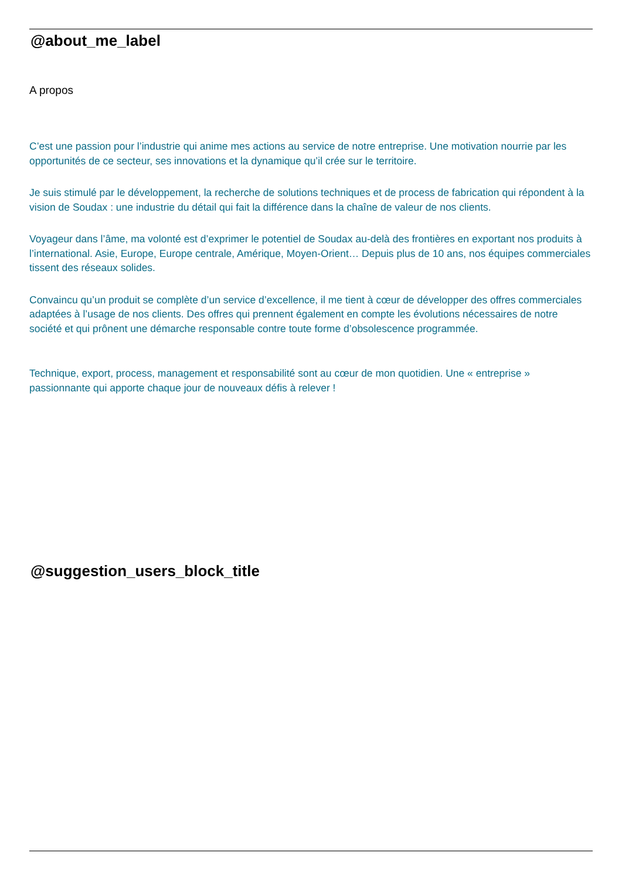@about_me_label
A propos
C’est une passion pour l’industrie qui anime mes actions au service de notre entreprise. Une motivation nourrie par les opportunités de ce secteur, ses innovations et la dynamique qu’il crée sur le territoire.
Je suis stimulé par le développement, la recherche de solutions techniques et de process de fabrication qui répondent à la vision de Soudax : une industrie du détail qui fait la différence dans la chaîne de valeur de nos clients.
Voyageur dans l’âme, ma volonté est d’exprimer le potentiel de Soudax au-delà des frontières en exportant nos produits à l’international. Asie, Europe, Europe centrale, Amérique, Moyen-Orient… Depuis plus de 10 ans, nos équipes commerciales tissent des réseaux solides.
Convaincu qu’un produit se complète d’un service d’excellence, il me tient à cœur de développer des offres commerciales adaptées à l’usage de nos clients. Des offres qui prennent également en compte les évolutions nécessaires de notre société et qui prônent une démarche responsable contre toute forme d’obsolescence programmée.
Technique, export, process, management et responsabilité sont au cœur de mon quotidien. Une « entreprise » passionnante qui apporte chaque jour de nouveaux défis à relever !
@suggestion_users_block_title